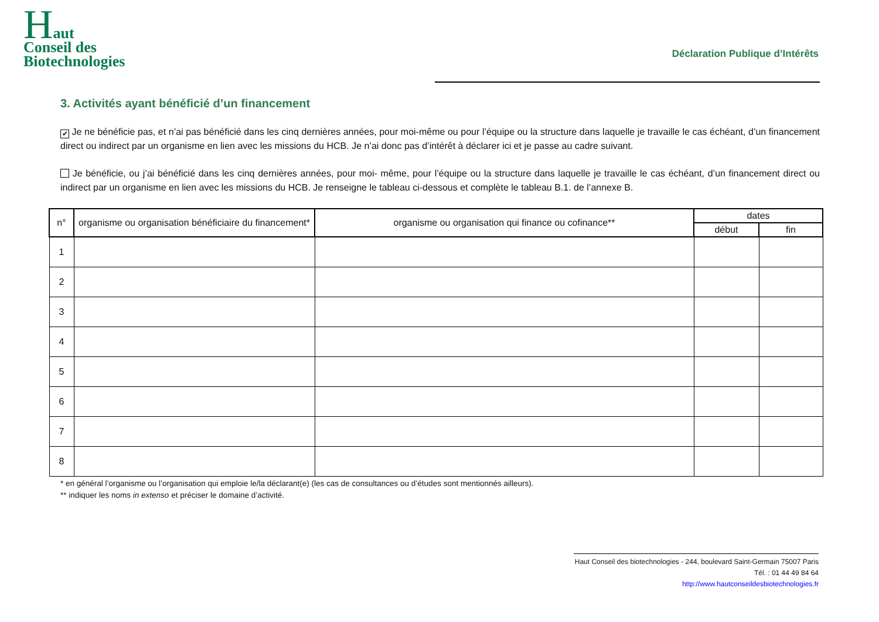Haut
Conseil des
Biotechnologies
Déclaration Publique d’Intérêts
3. Activités ayant bénéficié d’un financement
✔ Je ne bénéficie pas, et n’ai pas bénéficié dans les cinq dernières années, pour moi-même ou pour l’équipe ou la structure dans laquelle je travaille le cas échéant, d’un financement direct ou indirect par un organisme en lien avec les missions du HCB. Je n’ai donc pas d’intérêt à déclarer ici et je passe au cadre suivant.
Je bénéficie, ou j’ai bénéficié dans les cinq dernières années, pour moi- même, pour l’équipe ou la structure dans laquelle je travaille le cas échéant, d’un financement direct ou indirect par un organisme en lien avec les missions du HCB. Je renseigne le tableau ci-dessous et complète le tableau B.1. de l’annexe B.
| n° | organisme ou organisation bénéficiaire du financement* | organisme ou organisation qui finance ou cofinance** | dates | |
| --- | --- | --- | --- | --- |
| | | | début | fin |
| 1 | | | | |
| 2 | | | | |
| 3 | | | | |
| 4 | | | | |
| 5 | | | | |
| 6 | | | | |
| 7 | | | | |
| 8 | | | | |
* en général l’organisme ou l’organisation qui emploie le/la déclarant(e) (les cas de consultances ou d’études sont mentionnés ailleurs).
** indiquer les noms in extenso et préciser le domaine d’activité.
Haut Conseil des biotechnologies - 244, boulevard Saint-Germain 75007 Paris
Tél. : 01 44 49 84 64
http://www.hautconseildesbiotechnologies.fr